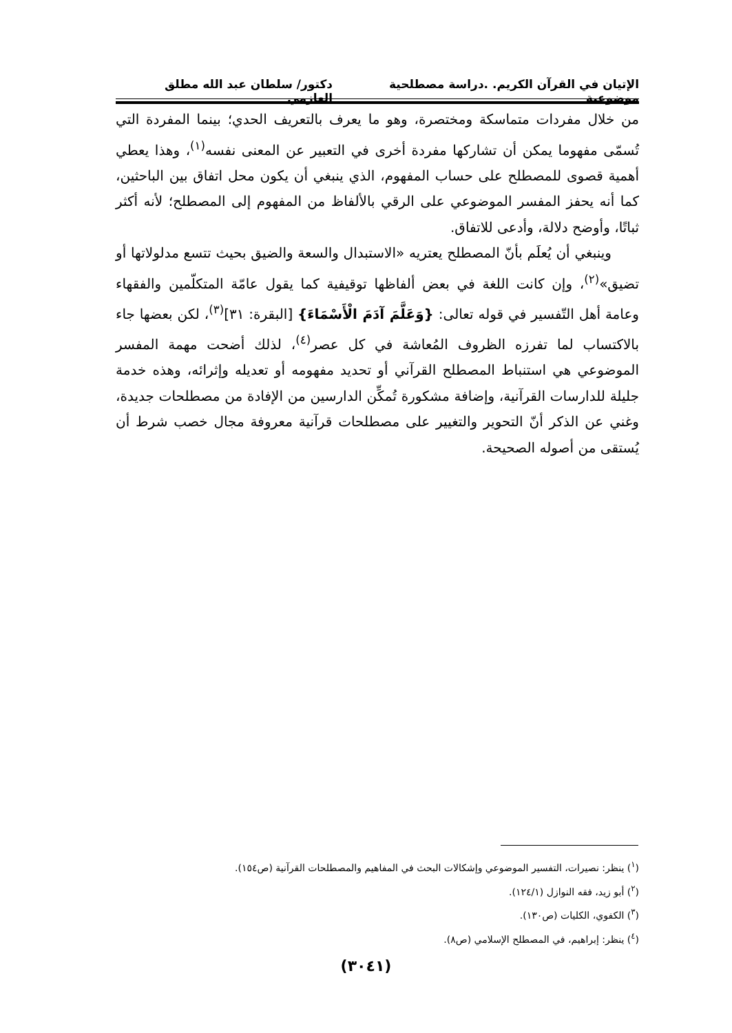الإتيان في القرآن الكريم. .دراسة مصطلحية موضوعية دكتور/ سلطان عبد الله مطلق العازمي
من خلال مفردات متماسكة ومختصرة، وهو ما يعرف بالتعريف الحدي؛ بينما المفردة التي تُسمّى مفهوما يمكن أن تشاركها مفردة أخرى في التعبير عن المعنى نفسه<sup>(١)</sup>، وهذا يعطي أهمية قصوى للمصطلح على حساب المفهوم، الذي ينبغي أن يكون محل اتفاق بين الباحثين، كما أنه يحفز المفسر الموضوعي على الرقي بالألفاظ من المفهوم إلى المصطلح؛ لأنه أكثر ثباتًا، وأوضح دلالة، وأدعى للاتفاق.
وينبغي أن يُعلَم بأنّ المصطلح يعتريه «الاستبدال والسعة والضيق بحيث تتسع مدلولاتها أو تضيق»<sup>(٢)</sup>، وإن كانت اللغة في بعض ألفاظها توقيفية كما يقول عامّة المتكلّمين والفقهاء وعامة أهل التّفسير في قوله تعالى: {وَعَلَّمَ آدَمَ الْأَسْمَاءَ} [البقرة: ٣١]<sup>(٣)</sup>، لكن بعضها جاء بالاكتساب لما تفرزه الظروف المُعاشة في كل عصر<sup>(٤)</sup>، لذلك أضحت مهمة المفسر الموضوعي هي استنباط المصطلح القرآني أو تحديد مفهومه أو تعديله وإثرائه، وهذه خدمة جليلة للدارسات القرآنية، وإضافة مشكورة تُمكِّن الدارسين من الإفادة من مصطلحات جديدة، وغني عن الذكر أنّ التحوير والتغيير على مصطلحات قرآنية معروفة مجال خصب شرط أن يُستقى من أصوله الصحيحة.
(<sup>١</sup>) ينظر: نصيرات، التفسير الموضوعي وإشكالات البحث في المفاهيم والمصطلحات القرآنية (ص١٥٤).
(<sup>٢</sup>) أبو زيد، فقه النوازل (١٢٤/١).
(<sup>٣</sup>) الكفوي، الكليات (ص١٣٠).
(<sup>٤</sup>) ينظر: إبراهيم، في المصطلح الإسلامي (ص٨).
(٣٠٤١)